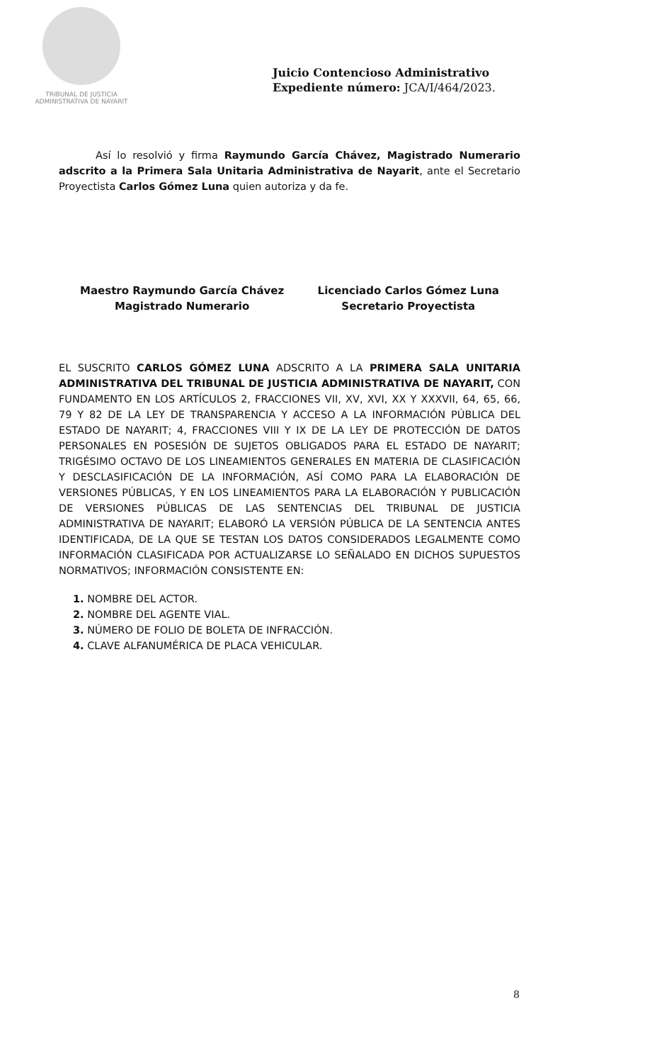TRIBUNAL DE JUSTICIA
ADMINISTRATIVA DE NAYARIT
Juicio Contencioso Administrativo
Expediente número: JCA/I/464/2023.
Así lo resolvió y firma Raymundo García Chávez, Magistrado Numerario adscrito a la Primera Sala Unitaria Administrativa de Nayarit, ante el Secretario Proyectista Carlos Gómez Luna quien autoriza y da fe.
Maestro Raymundo García Chávez
Magistrado Numerario
Licenciado Carlos Gómez Luna
Secretario Proyectista
EL SUSCRITO CARLOS GÓMEZ LUNA ADSCRITO A LA PRIMERA SALA UNITARIA ADMINISTRATIVA DEL TRIBUNAL DE JUSTICIA ADMINISTRATIVA DE NAYARIT, CON FUNDAMENTO EN LOS ARTÍCULOS 2, FRACCIONES VII, XV, XVI, XX Y XXXVII, 64, 65, 66, 79 Y 82 DE LA LEY DE TRANSPARENCIA Y ACCESO A LA INFORMACIÓN PÚBLICA DEL ESTADO DE NAYARIT; 4, FRACCIONES VIII Y IX DE LA LEY DE PROTECCIÓN DE DATOS PERSONALES EN POSESIÓN DE SUJETOS OBLIGADOS PARA EL ESTADO DE NAYARIT; TRIGÉSIMO OCTAVO DE LOS LINEAMIENTOS GENERALES EN MATERIA DE CLASIFICACIÓN Y DESCLASIFICACIÓN DE LA INFORMACIÓN, ASÍ COMO PARA LA ELABORACIÓN DE VERSIONES PÚBLICAS, Y EN LOS LINEAMIENTOS PARA LA ELABORACIÓN Y PUBLICACIÓN DE VERSIONES PÚBLICAS DE LAS SENTENCIAS DEL TRIBUNAL DE JUSTICIA ADMINISTRATIVA DE NAYARIT; ELABORÓ LA VERSIÓN PÚBLICA DE LA SENTENCIA ANTES IDENTIFICADA, DE LA QUE SE TESTAN LOS DATOS CONSIDERADOS LEGALMENTE COMO INFORMACIÓN CLASIFICADA POR ACTUALIZARSE LO SEÑALADO EN DICHOS SUPUESTOS NORMATIVOS; INFORMACIÓN CONSISTENTE EN:
1. NOMBRE DEL ACTOR.
2. NOMBRE DEL AGENTE VIAL.
3. NÚMERO DE FOLIO DE BOLETA DE INFRACCIÓN.
4. CLAVE ALFANUMÉRICA DE PLACA VEHICULAR.
8